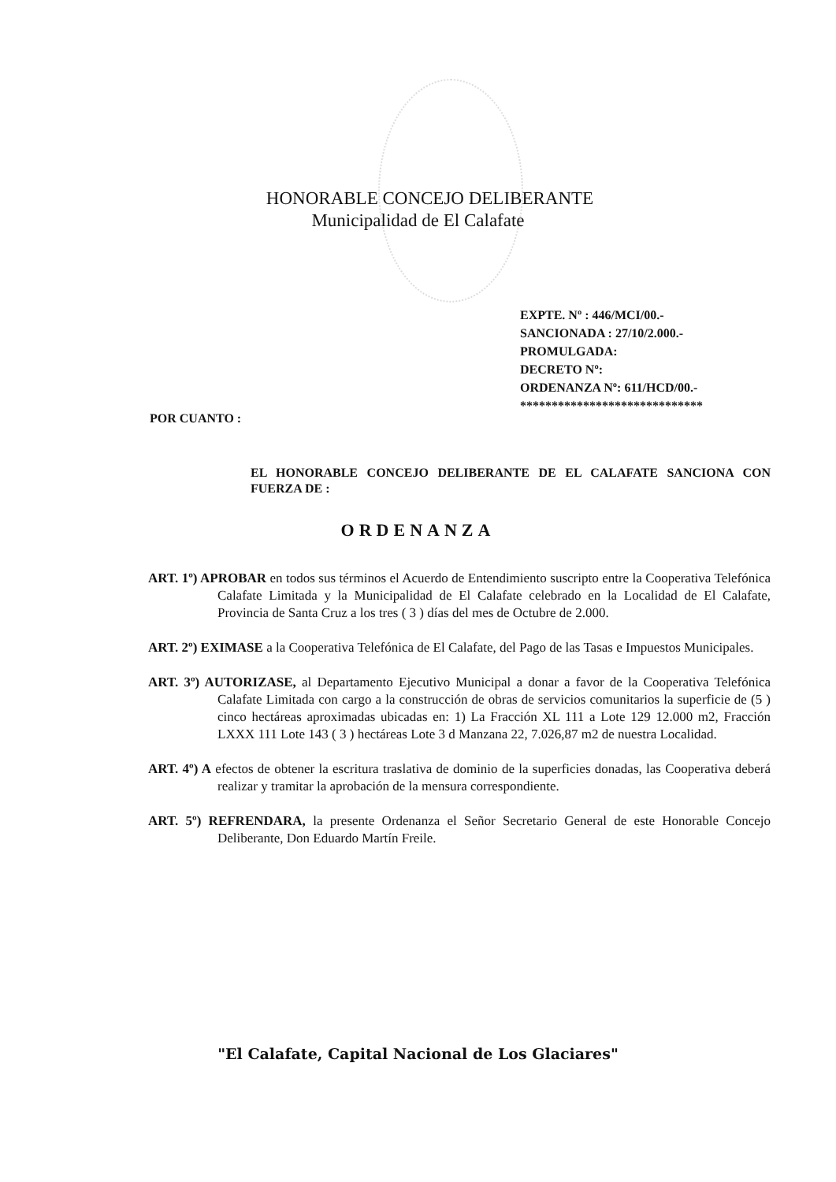HONORABLE CONCEJO DELIBERANTE
Municipalidad de El Calafate
EXPTE. Nº : 446/MCI/00.-
SANCIONADA : 27/10/2.000.-
PROMULGADA:
DECRETO Nº:
ORDENANZA Nº: 611/HCD/00.-
*****************************
POR CUANTO :
EL HONORABLE CONCEJO DELIBERANTE DE EL CALAFATE SANCIONA CON FUERZA DE :
ORDENANZA
ART. 1º) APROBAR en todos sus términos el Acuerdo de Entendimiento suscripto entre la Cooperativa Telefónica Calafate Limitada y la Municipalidad de El Calafate celebrado en la Localidad de El Calafate, Provincia de Santa Cruz a los tres ( 3 ) días del mes de Octubre de 2.000.
ART. 2º) EXIMASE a la Cooperativa Telefónica de El Calafate, del Pago de las Tasas e Impuestos Municipales.
ART. 3º) AUTORIZASE, al Departamento Ejecutivo Municipal a donar a favor de la Cooperativa Telefónica Calafate Limitada con cargo a la construcción de obras de servicios comunitarios la superficie de (5 ) cinco hectáreas aproximadas ubicadas en: 1) La Fracción XL 111 a Lote 129 12.000 m2, Fracción LXXX 111 Lote 143 ( 3 ) hectáreas Lote 3 d Manzana 22, 7.026,87 m2 de nuestra Localidad.
ART. 4º) A efectos de obtener la escritura traslativa de dominio de la superficies donadas, las Cooperativa deberá realizar y tramitar la aprobación de la mensura correspondiente.
ART. 5º) REFRENDARA, la presente Ordenanza el Señor Secretario General de este Honorable Concejo Deliberante, Don Eduardo Martín Freile.
"El Calafate, Capital Nacional de Los Glaciares"